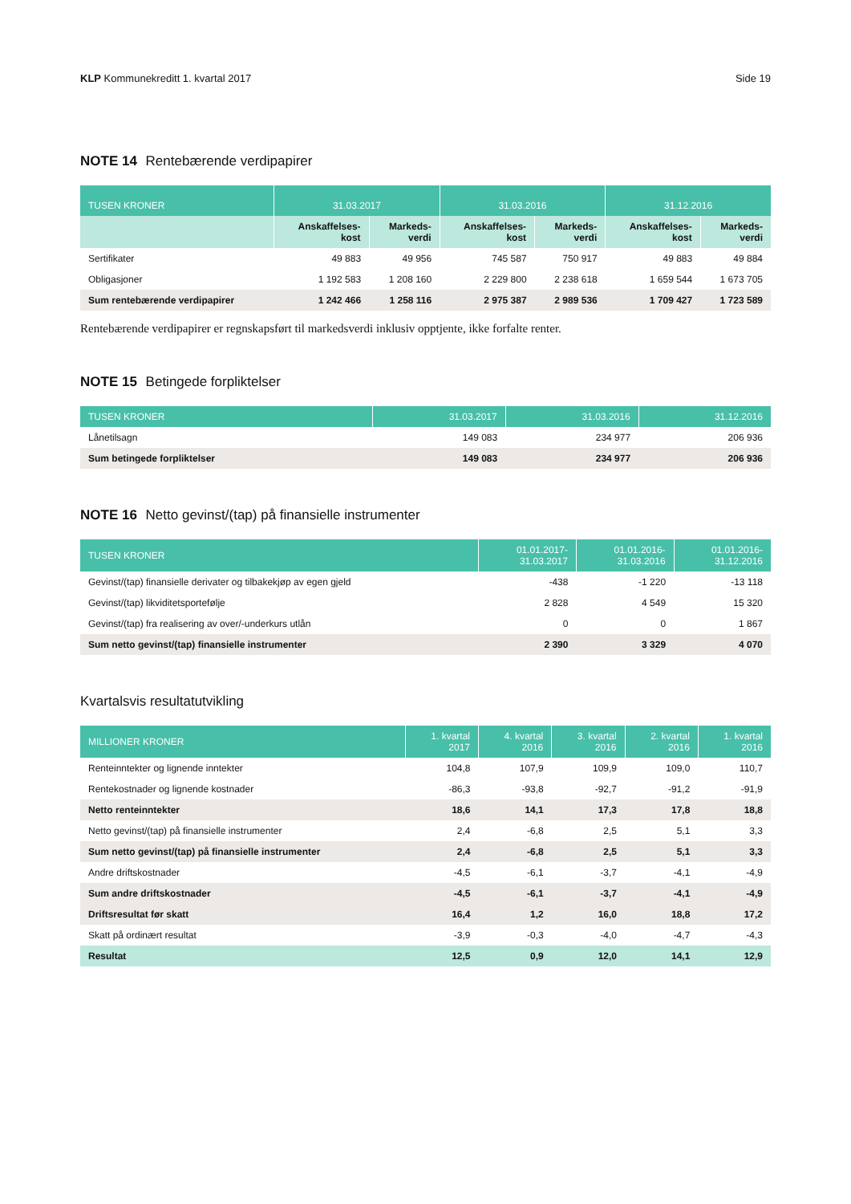KLP Kommunekreditt 1. kvartal 2017 Side 19
NOTE 14 Rentebærende verdipapirer
| TUSEN KRONER | 31.03.2017 | | 31.03.2016 | | 31.12.2016 | |
| --- | --- | --- | --- | --- | --- | --- |
| | Anskaffelses- kost | Markeds- verdi | Anskaffelses- kost | Markeds- verdi | Anskaffelses- kost | Markeds- verdi |
| Sertifikater | 49 883 | 49 956 | 745 587 | 750 917 | 49 883 | 49 884 |
| Obligasjoner | 1 192 583 | 1 208 160 | 2 229 800 | 2 238 618 | 1 659 544 | 1 673 705 |
| Sum rentebærende verdipapirer | 1 242 466 | 1 258 116 | 2 975 387 | 2 989 536 | 1 709 427 | 1 723 589 |
Rentebærende verdipapirer er regnskapsført til markedsverdi inklusiv opptjente, ikke forfalte renter.
NOTE 15 Betingede forpliktelser
| TUSEN KRONER | 31.03.2017 | 31.03.2016 | 31.12.2016 |
| --- | --- | --- | --- |
| Lånetilsagn | 149 083 | 234 977 | 206 936 |
| Sum betingede forpliktelser | 149 083 | 234 977 | 206 936 |
NOTE 16 Netto gevinst/(tap) på finansielle instrumenter
| TUSEN KRONER | 01.01.2017- 31.03.2017 | 01.01.2016- 31.03.2016 | 01.01.2016- 31.12.2016 |
| --- | --- | --- | --- |
| Gevinst/(tap) finansielle derivater og tilbakekjøp av egen gjeld | -438 | -1 220 | -13 118 |
| Gevinst/(tap) likviditetsportefølje | 2 828 | 4 549 | 15 320 |
| Gevinst/(tap) fra realisering av over/-underkurs utlån | 0 | 0 | 1 867 |
| Sum netto gevinst/(tap) finansielle instrumenter | 2 390 | 3 329 | 4 070 |
Kvartalsvis resultatutvikling
| MILLIONER KRONER | 1. kvartal 2017 | 4. kvartal 2016 | 3. kvartal 2016 | 2. kvartal 2016 | 1. kvartal 2016 |
| --- | --- | --- | --- | --- | --- |
| Renteinntekter og lignende inntekter | 104,8 | 107,9 | 109,9 | 109,0 | 110,7 |
| Rentekostnader og lignende kostnader | -86,3 | -93,8 | -92,7 | -91,2 | -91,9 |
| Netto renteinntekter | 18,6 | 14,1 | 17,3 | 17,8 | 18,8 |
| Netto gevinst/(tap) på finansielle instrumenter | 2,4 | -6,8 | 2,5 | 5,1 | 3,3 |
| Sum netto gevinst/(tap) på finansielle instrumenter | 2,4 | -6,8 | 2,5 | 5,1 | 3,3 |
| Andre driftskostnader | -4,5 | -6,1 | -3,7 | -4,1 | -4,9 |
| Sum andre driftskostnader | -4,5 | -6,1 | -3,7 | -4,1 | -4,9 |
| Driftsresultat før skatt | 16,4 | 1,2 | 16,0 | 18,8 | 17,2 |
| Skatt på ordinært resultat | -3,9 | -0,3 | -4,0 | -4,7 | -4,3 |
| Resultat | 12,5 | 0,9 | 12,0 | 14,1 | 12,9 |